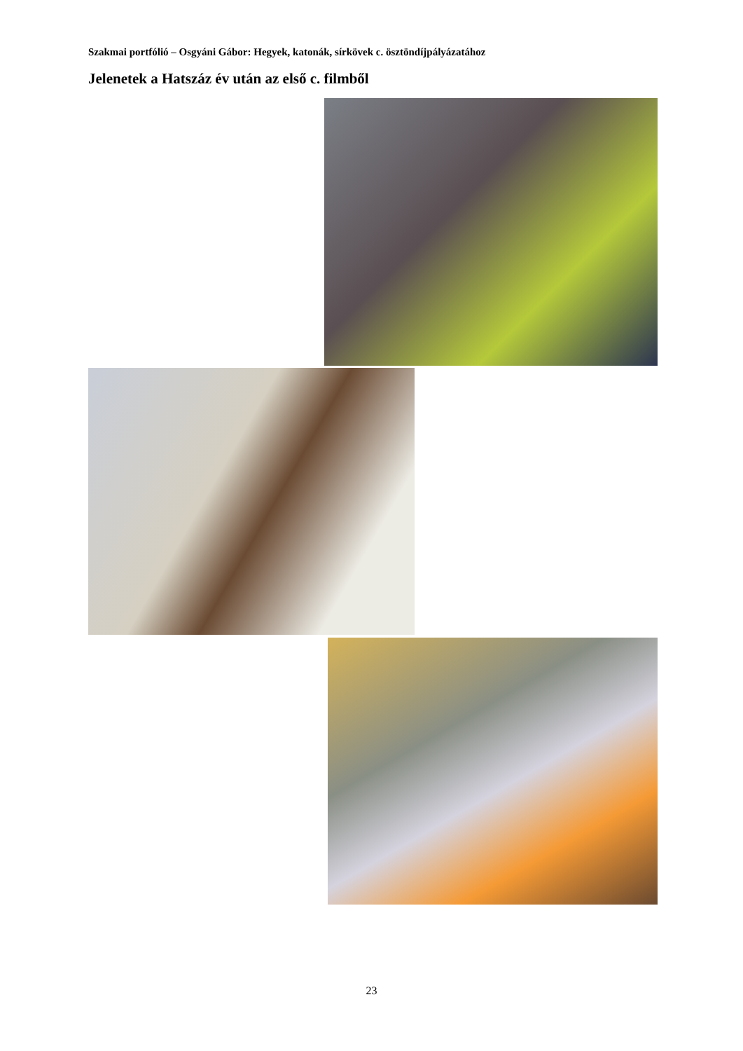Szakmai portfólió – Osgyáni Gábor: Hegyek, katonák, sírkövek c. ösztöndíjpályázatához
Jelenetek a Hatszáz év után az első c. filmből
23